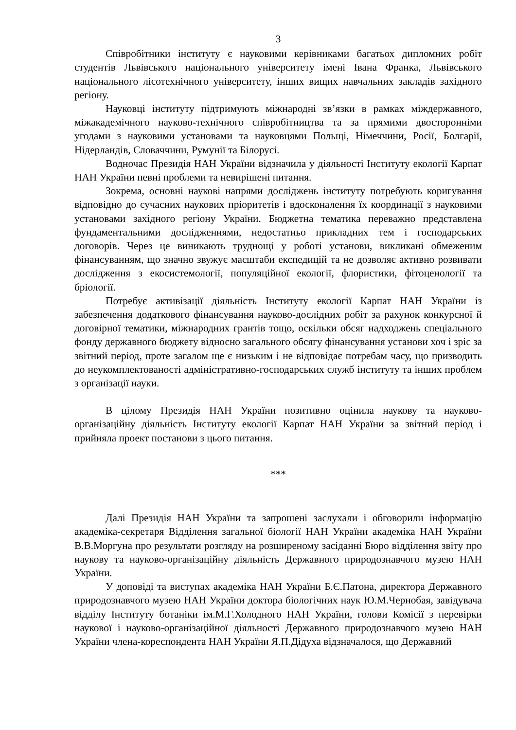3
Співробітники інституту є науковими керівниками багатьох дипломних робіт студентів Львівського національного університету імені Івана Франка, Львівського національного лісотехнічного університету, інших вищих навчальних закладів західного регіону.
Науковці інституту підтримують міжнародні зв’язки в рамках міждержавного, міжакадемічного науково-технічного співробітництва та за прямими двосторонніми угодами з науковими установами та науковцями Польщі, Німеччини, Росії, Болгарії, Нідерландів, Словаччини, Румунії та Білорусі.
Водночас Президія НАН України відзначила у діяльності Інституту екології Карпат НАН України певні проблеми та невирішені питання.
Зокрема, основні наукові напрями досліджень інституту потребують коригування відповідно до сучасних наукових пріоритетів і вдосконалення їх координації з науковими установами західного регіону України. Бюджетна тематика переважно представлена фундаментальними дослідженнями, недостатньо прикладних тем і господарських договорів. Через це виникають труднощі у роботі установи, викликані обмеженим фінансуванням, що значно звужує масштаби експедицій та не дозволяє активно розвивати дослідження з екосистемології, популяційної екології, флористики, фітоценології та бріології.
Потребує активізації діяльність Інституту екології Карпат НАН України із забезпечення додаткового фінансування науково-дослідних робіт за рахунок конкурсної й договірної тематики, міжнародних грантів тощо, оскільки обсяг надходжень спеціального фонду державного бюджету відносно загального обсягу фінансування установи хоч і зріс за звітний період, проте загалом ще є низьким і не відповідає потребам часу, що призводить до неукомплектованості адміністративно-господарських служб інституту та інших проблем з організації науки.
В цілому Президія НАН України позитивно оцінила наукову та науково-організаційну діяльність Інституту екології Карпат НАН України за звітний період і прийняла проект постанови з цього питання.
***
Далі Президія НАН України та запрошені заслухали і обговорили інформацію академіка-секретаря Відділення загальної біології НАН України академіка НАН України В.В.Моргуна про результати розгляду на розширеному засіданні Бюро відділення звіту про наукову та науково-організаційну діяльність Державного природознавчого музею НАН України.
У доповіді та виступах академіка НАН України Б.Є.Патона, директора Державного природознавчого музею НАН України доктора біологічних наук Ю.М.Чернобая, завідувача відділу Інституту ботаніки ім.М.Г.Холодного НАН України, голови Комісії з перевірки наукової і науково-організаційної діяльності Державного природознавчого музею НАН України члена-кореспондента НАН України Я.П.Дідуха відзначалося, що Державний